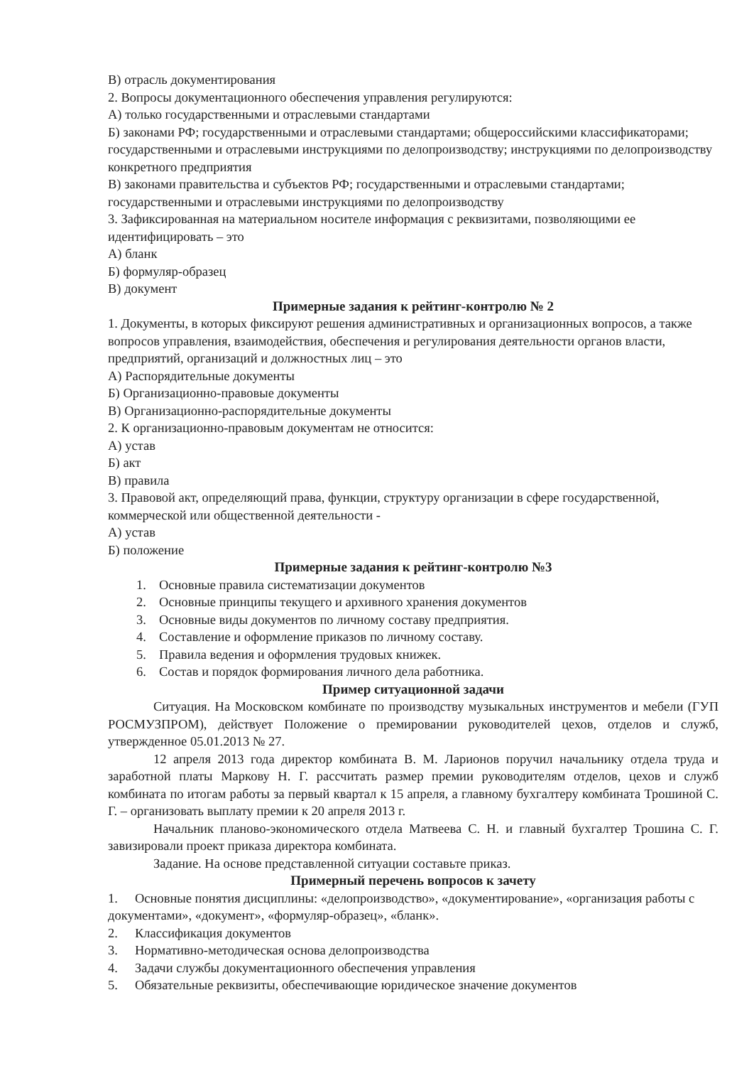В) отрасль документирования
2. Вопросы документационного обеспечения управления регулируются:
А) только государственными и отраслевыми стандартами
Б) законами РФ; государственными и отраслевыми стандартами; общероссийскими классификаторами; государственными и отраслевыми инструкциями по делопроизводству; инструкциями по делопроизводству конкретного предприятия
В) законами правительства и субъектов РФ; государственными и отраслевыми стандартами; государственными и отраслевыми инструкциями по делопроизводству
3. Зафиксированная на материальном носителе информация с реквизитами, позволяющими ее идентифицировать – это
А) бланк
Б) формуляр-образец
В) документ
Примерные задания к рейтинг-контролю № 2
1. Документы, в которых фиксируют решения административных и организационных вопросов, а также вопросов управления, взаимодействия, обеспечения и регулирования деятельности органов власти, предприятий, организаций и должностных лиц – это
А) Распорядительные документы
Б) Организационно-правовые документы
В) Организационно-распорядительные документы
2. К организационно-правовым документам не относится:
А) устав
Б) акт
В) правила
3. Правовой акт, определяющий права, функции, структуру организации в сфере государственной, коммерческой или общественной деятельности -
А) устав
Б) положение
Примерные задания к рейтинг-контролю №3
1. Основные правила систематизации документов
2. Основные принципы текущего и архивного хранения документов
3. Основные виды документов по личному составу предприятия.
4. Составление и оформление приказов по личному составу.
5. Правила ведения и оформления трудовых книжек.
6. Состав и порядок формирования личного дела работника.
Пример ситуационной задачи
Ситуация. На Московском комбинате по производству музыкальных инструментов и мебели (ГУП РОСМУЗПРОМ), действует Положение о премировании руководителей цехов, отделов и служб, утвержденное 05.01.2013 № 27.
12 апреля 2013 года директор комбината В. М. Ларионов поручил начальнику отдела труда и заработной платы Маркову Н. Г. рассчитать размер премии руководителям отделов, цехов и служб комбината по итогам работы за первый квартал к 15 апреля, а главному бухгалтеру комбината Трошиной С. Г. – организовать выплату премии к 20 апреля 2013 г.
Начальник планово-экономического отдела Матвеева С. Н. и главный бухгалтер Трошина С. Г. завизировали проект приказа директора комбината.
Задание. На основе представленной ситуации составьте приказ.
Примерный перечень вопросов к зачету
1. Основные понятия дисциплины: «делопроизводство», «документирование», «организация работы с документами», «документ», «формуляр-образец», «бланк».
2. Классификация документов
3. Нормативно-методическая основа делопроизводства
4. Задачи службы документационного обеспечения управления
5. Обязательные реквизиты, обеспечивающие юридическое значение документов